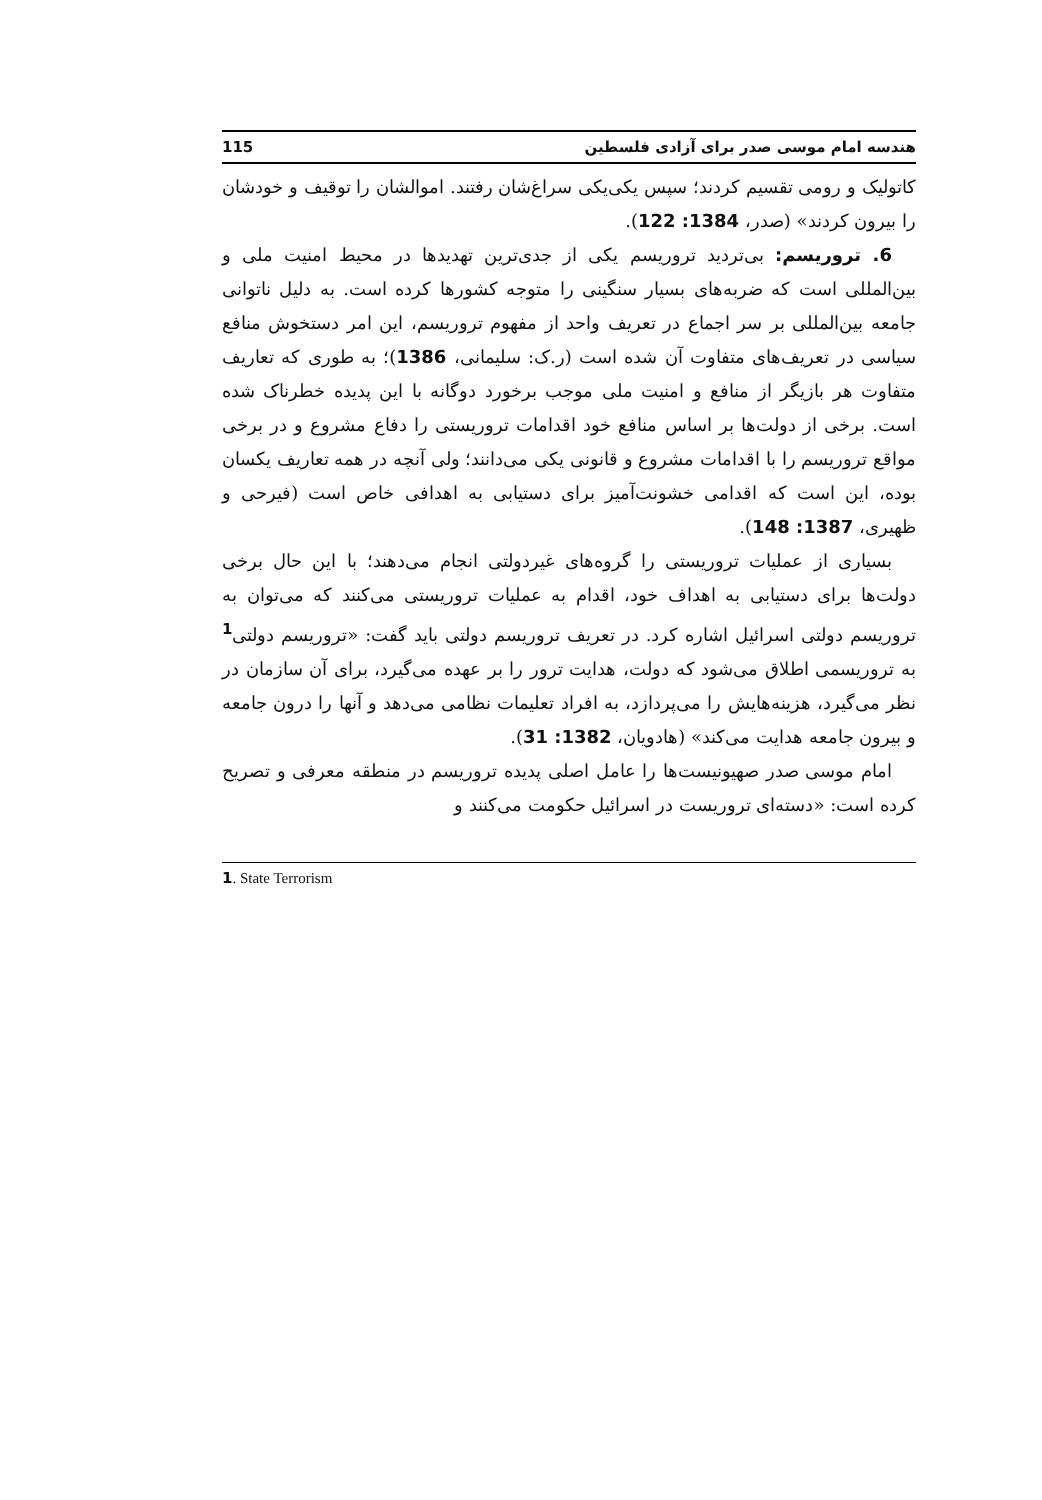هندسه امام موسی صدر برای آزادی فلسطین 115
کاتولیک و رومی تقسیم کردند؛ سپس یکی‌یکی سراغ‌شان رفتند. اموالشان را توقیف و خودشان را بیرون کردند» (صدر، 1384: 122).
6. تروریسم: بی‌تردید تروریسم یکی از جدی‌ترین تهدیدها در محیط امنیت ملی و بین‌المللی است که ضربه‌های بسیار سنگینی را متوجه کشورها کرده است. به دلیل ناتوانی جامعه بین‌المللی بر سر اجماع در تعریف واحد از مفهوم تروریسم، این امر دستخوش منافع سیاسی در تعریف‌های متفاوت آن شده است (ر.ک: سلیمانی، 1386)؛ به طوری که تعاریف متفاوت هر بازیگر از منافع و امنیت ملی موجب برخورد دوگانه با این پدیده خطرناک شده است. برخی از دولت‌ها بر اساس منافع خود اقدامات تروریستی را دفاع مشروع و در برخی مواقع تروریسم را با اقدامات مشروع و قانونی یکی می‌دانند؛ ولی آنچه در همه تعاریف یکسان بوده، این است که اقدامی خشونت‌آمیز برای دستیابی به اهدافی خاص است (فیرحی و ظهیری، 1387: 148).
بسیاری از عملیات تروریستی را گروه‌های غیردولتی انجام می‌دهند؛ با این حال برخی دولت‌ها برای دستیابی به اهداف خود، اقدام به عملیات تروریستی می‌کنند که می‌توان به تروریسم دولتی اسرائیل اشاره کرد. در تعریف تروریسم دولتی باید گفت: «تروریسم دولتی<sup>1</sup> به تروریسمی اطلاق می‌شود که دولت، هدایت ترور را بر عهده می‌گیرد، برای آن سازمان در نظر می‌گیرد، هزینه‌هایش را می‌پردازد، به افراد تعلیمات نظامی می‌دهد و آنها را درون جامعه و بیرون جامعه هدایت می‌کند» (هادویان، 1382: 31).
امام موسی صدر صهیونیست‌ها را عامل اصلی پدیده تروریسم در منطقه معرفی و تصریح کرده است: «دسته‌ای تروریست در اسرائیل حکومت می‌کنند و
1. State Terrorism